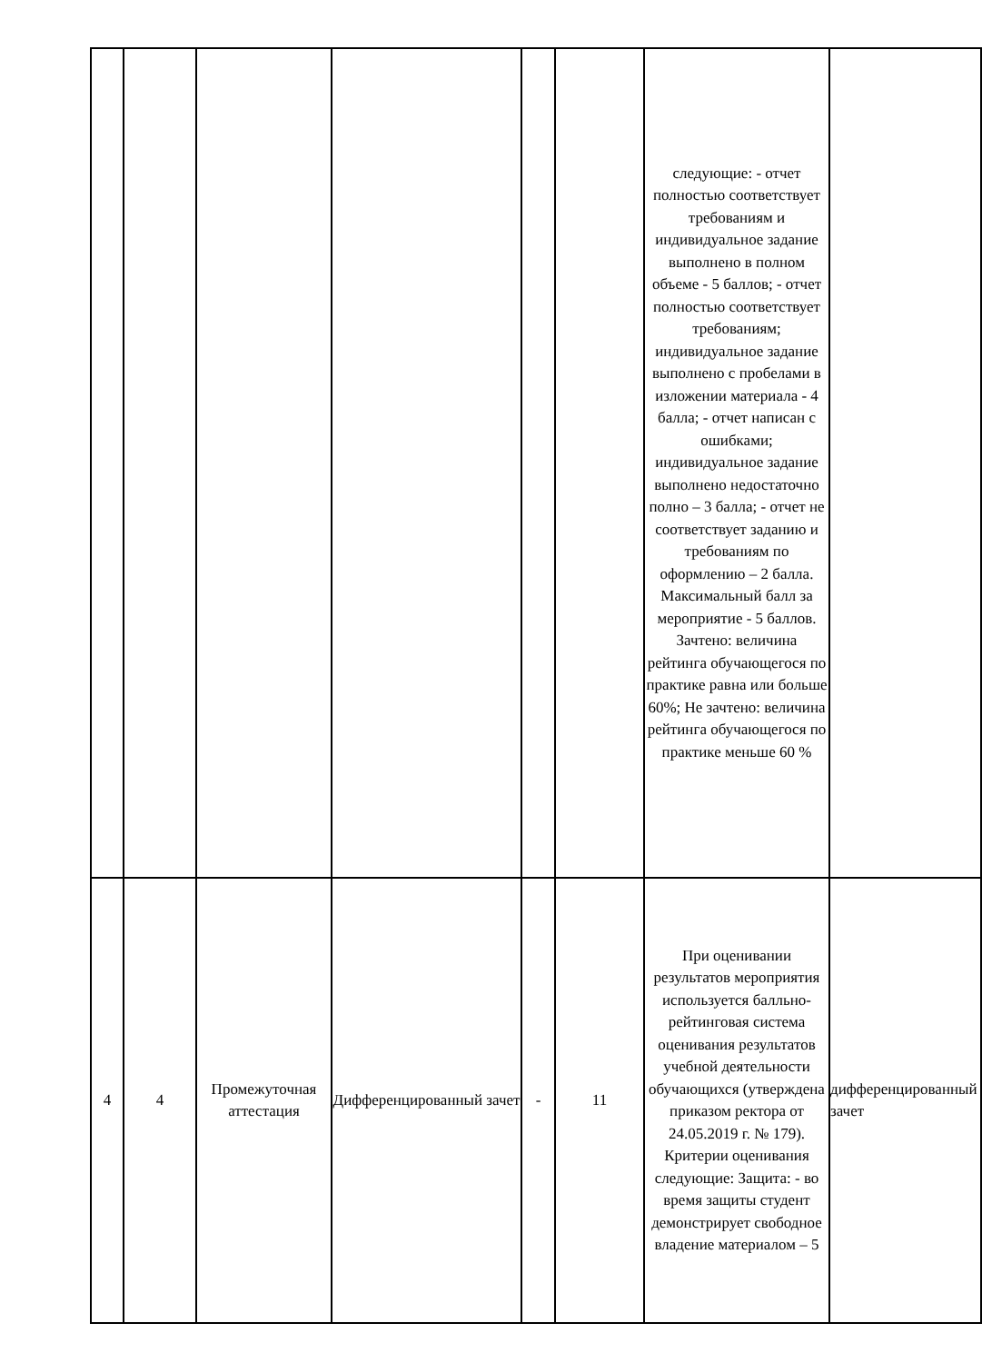| | | | | | | следующие: - отчет полностью соответствует требованиям и индивидуальное задание выполнено в полном объеме - 5 баллов; - отчет полностью соответствует требованиям; индивидуальное задание выполнено с пробелами в изложении материала - 4 балла; - отчет написан с ошибками; индивидуальное задание выполнено недостаточно полно – 3 балла; - отчет не соответствует заданию и требованиям по оформлению – 2 балла. Максимальный балл за мероприятие - 5 баллов. Зачтено: величина рейтинга обучающегося по практике равна или больше 60%; Не зачтено: величина рейтинга обучающегося по практике меньше 60 % | |
| 4 | 4 | Промежуточная аттестация | Дифференцированный зачет | - | 11 | При оценивании результатов мероприятия используется балльно-рейтинговая система оценивания результатов учебной деятельности обучающихся (утверждена приказом ректора от 24.05.2019 г. № 179). Критерии оценивания следующие: Защита: - во время защиты студент демонстрирует свободное владение материалом – 5 | дифференцированный зачет |